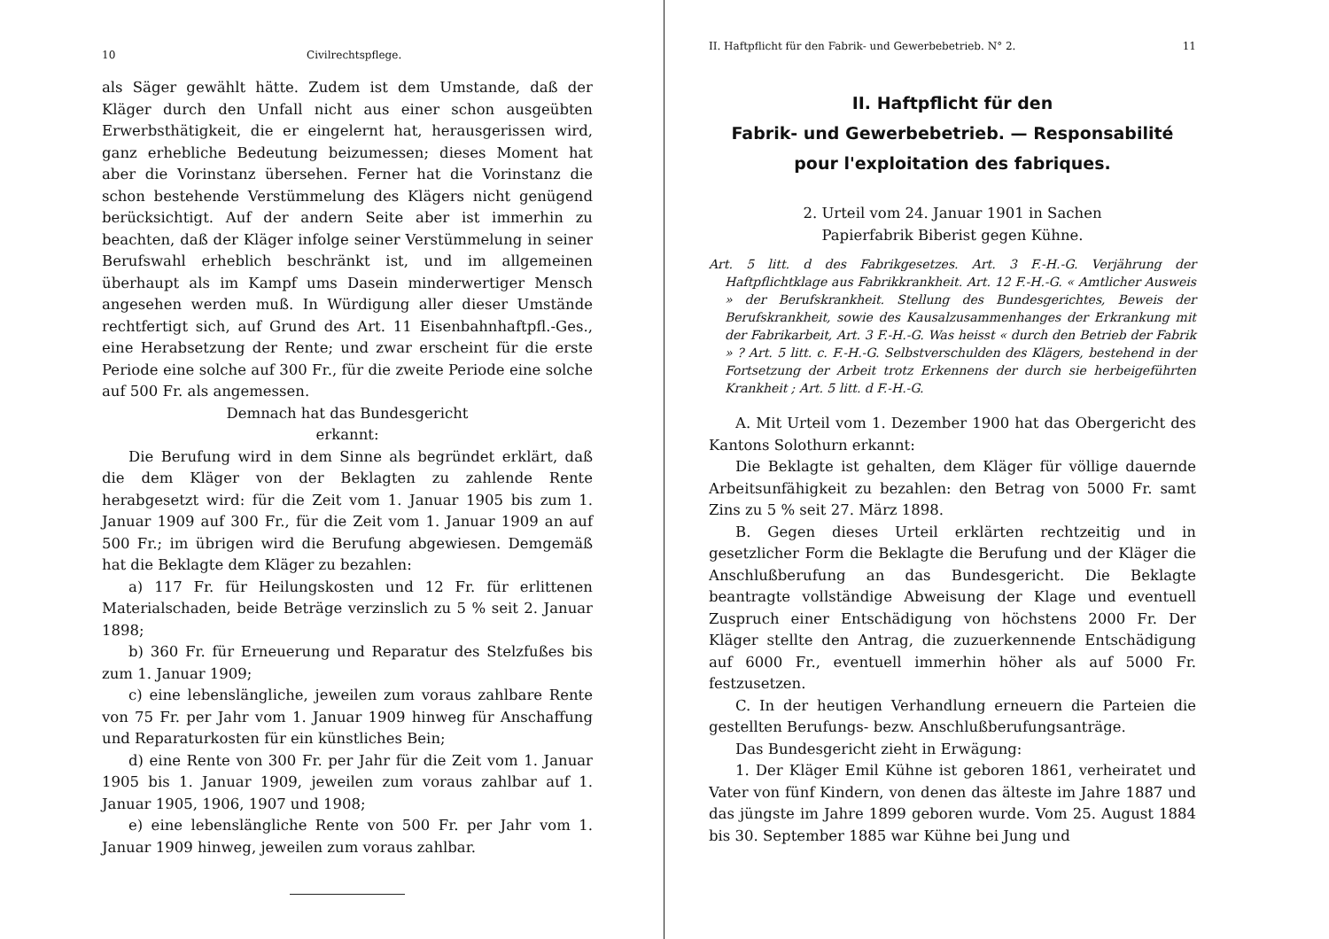10 Civilrechtspflege.
als Säger gewählt hätte. Zudem ist dem Umstande, daß der Kläger durch den Unfall nicht aus einer schon ausgeübten Erwerbsthätigkeit, die er eingelernt hat, herausgerissen wird, ganz erhebliche Bedeutung beizumessen; dieses Moment hat aber die Vorinstanz übersehen. Ferner hat die Vorinstanz die schon bestehende Verstümmelung des Klägers nicht genügend berücksichtigt. Auf der andern Seite aber ist immerhin zu beachten, daß der Kläger infolge seiner Verstümmelung in seiner Berufswahl erheblich beschränkt ist, und im allgemeinen überhaupt als im Kampf ums Dasein minderwertiger Mensch angesehen werden muß. In Würdigung aller dieser Umstände rechtfertigt sich, auf Grund des Art. 11 Eisenbahnhaftpfl.-Ges., eine Herabsetzung der Rente; und zwar erscheint für die erste Periode eine solche auf 300 Fr., für die zweite Periode eine solche auf 500 Fr. als angemessen.
Demnach hat das Bundesgericht
erkannt:
Die Berufung wird in dem Sinne als begründet erklärt, daß die dem Kläger von der Beklagten zu zahlende Rente herabgesetzt wird: für die Zeit vom 1. Januar 1905 bis zum 1. Januar 1909 auf 300 Fr., für die Zeit vom 1. Januar 1909 an auf 500 Fr.; im übrigen wird die Berufung abgewiesen. Demgemäß hat die Beklagte dem Kläger zu bezahlen:
a) 117 Fr. für Heilungskosten und 12 Fr. für erlittenen Materialschaden, beide Beträge verzinslich zu 5 % seit 2. Januar 1898;
b) 360 Fr. für Erneuerung und Reparatur des Stelzfußes bis zum 1. Januar 1909;
c) eine lebenslängliche, jeweilen zum voraus zahlbare Rente von 75 Fr. per Jahr vom 1. Januar 1909 hinweg für Anschaffung und Reparaturkosten für ein künstliches Bein;
d) eine Rente von 300 Fr. per Jahr für die Zeit vom 1. Januar 1905 bis 1. Januar 1909, jeweilen zum voraus zahlbar auf 1. Januar 1905, 1906, 1907 und 1908;
e) eine lebenslängliche Rente von 500 Fr. per Jahr vom 1. Januar 1909 hinweg, jeweilen zum voraus zahlbar.
II. Haftpflicht für den Fabrik- und Gewerbebetrieb. N° 2. 11
II. Haftpflicht für den
Fabrik- und Gewerbebetrieb. — Responsabilité
pour l'exploitation des fabriques.
2. Urteil vom 24. Januar 1901 in Sachen
Papierfabrik Biberist gegen Kühne.
Art. 5 litt. d des Fabrikgesetzes. Art. 3 F.-H.-G. Verjährung der Haftpflichtklage aus Fabrikkrankheit. Art. 12 F.-H.-G. « Amtlicher Ausweis » der Berufskrankheit. Stellung des Bundesgerichtes, Beweis der Berufskrankheit, sowie des Kausalzusammenhanges der Erkrankung mit der Fabrikarbeit, Art. 3 F.-H.-G. Was heisst « durch den Betrieb der Fabrik » ? Art. 5 litt. c. F.-H.-G. Selbstverschulden des Klägers, bestehend in der Fortsetzung der Arbeit trotz Erkennens der durch sie herbeigeführten Krankheit ; Art. 5 litt. d F.-H.-G.
A. Mit Urteil vom 1. Dezember 1900 hat das Obergericht des Kantons Solothurn erkannt:
Die Beklagte ist gehalten, dem Kläger für völlige dauernde Arbeitsunfähigkeit zu bezahlen: den Betrag von 5000 Fr. samt Zins zu 5 % seit 27. März 1898.
B. Gegen dieses Urteil erklärten rechtzeitig und in gesetzlicher Form die Beklagte die Berufung und der Kläger die Anschlußberufung an das Bundesgericht. Die Beklagte beantragte vollständige Abweisung der Klage und eventuell Zuspruch einer Entschädigung von höchstens 2000 Fr. Der Kläger stellte den Antrag, die zuzuerkennende Entschädigung auf 6000 Fr., eventuell immerhin höher als auf 5000 Fr. festzusetzen.
C. In der heutigen Verhandlung erneuern die Parteien die gestellten Berufungs- bezw. Anschlußberufungsanträge.
Das Bundesgericht zieht in Erwägung:
1. Der Kläger Emil Kühne ist geboren 1861, verheiratet und Vater von fünf Kindern, von denen das älteste im Jahre 1887 und das jüngste im Jahre 1899 geboren wurde. Vom 25. August 1884 bis 30. September 1885 war Kühne bei Jung und